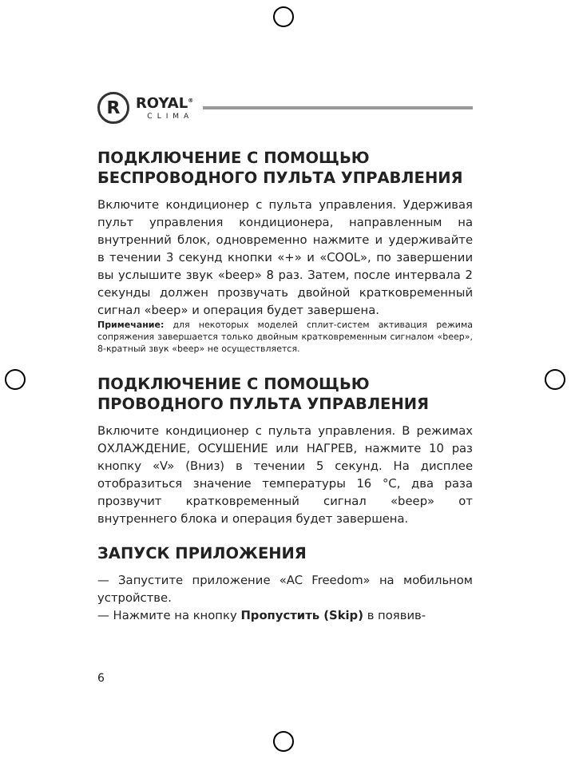R
ROYAL<sup>®</sup>
CLIMA
ПОДКЛЮЧЕНИЕ С ПОМОЩЬЮ БЕСПРОВОДНОГО ПУЛЬТА УПРАВЛЕНИЯ
Включите кондиционер с пульта управления. Удерживая пульт управления кондиционера, направленным на внутренний блок, одновременно нажмите и удерживайте в течении 3 секунд кнопки «+» и «COOL», по завершении вы услышите звук «beep» 8 раз. Затем, после интервала 2 секунды должен прозвучать двойной кратковременный сигнал «beep» и операция будет завершена.
Примечание: для некоторых моделей сплит-систем активация режима сопряжения завершается только двойным кратковременным сигналом «beep», 8-кратный звук «beep» не осуществляется.
ПОДКЛЮЧЕНИЕ С ПОМОЩЬЮ ПРОВОДНОГО ПУЛЬТА УПРАВЛЕНИЯ
Включите кондиционер с пульта управления. В режимах ОХЛАЖДЕНИЕ, ОСУШЕНИЕ или НАГРЕВ, нажмите 10 раз кнопку «V» (Вниз) в течении 5 секунд. На дисплее отобразиться значение температуры 16 °С, два раза прозвучит кратковременный сигнал «beep» от внутреннего блока и операция будет завершена.
ЗАПУСК ПРИЛОЖЕНИЯ
— Запустите приложение «AC Freedom» на мобильном устройстве.
— Нажмите на кнопку Пропустить (Skip) в появив-
6